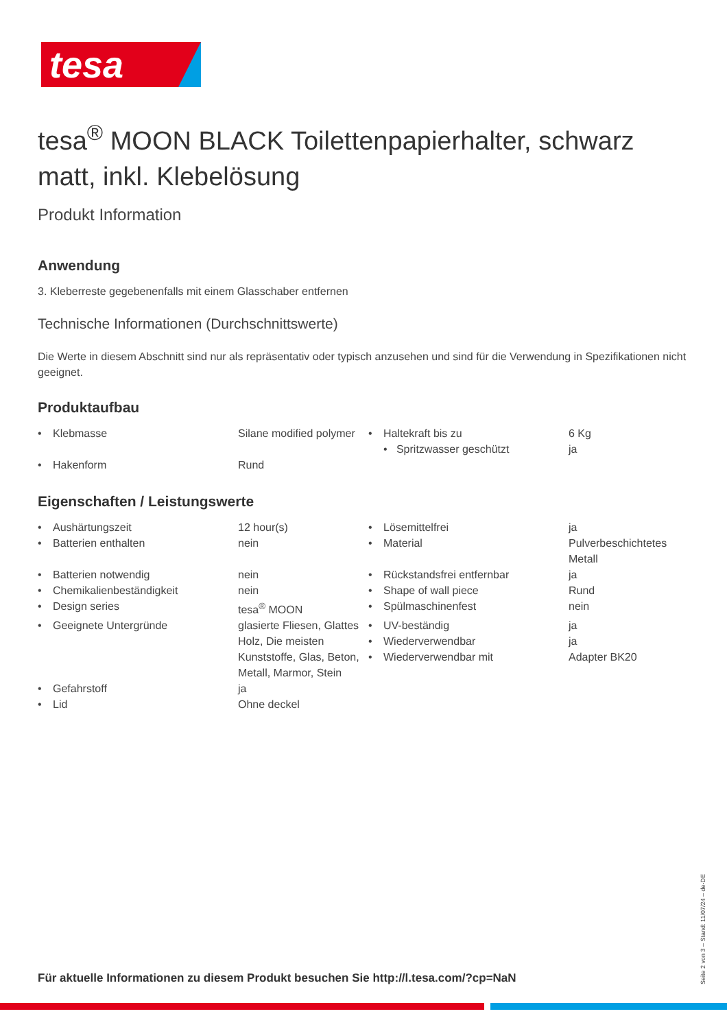tesa
tesa<sup>®</sup> MOON BLACK Toilettenpapierhalter, schwarz matt, inkl. Klebelösung
Produkt Information
Anwendung
3. Kleberreste gegebenenfalls mit einem Glasschaber entfernen
Technische Informationen (Durchschnittswerte)
Die Werte in diesem Abschnitt sind nur als repräsentativ oder typisch anzusehen und sind für die Verwendung in Spezifikationen nicht geeignet.
Produktaufbau
| • | Klebmasse | Silane modified polymer | • | Haltekraft bis zu • Spritzwasser geschützt | 6 Kg ja |
| • | Hakenform | Rund | | | |
Eigenschaften / Leistungswerte
| • | Aushärtungszeit | 12 hour(s) | • | Lösemittelfrei | ja |
| • | Batterien enthalten | nein | • | Material | Pulverbeschichtetes Metall |
| • | Batterien notwendig | nein | • | Rückstandsfrei entfernbar | ja |
| • | Chemikalienbeständigkeit | nein | • | Shape of wall piece | Rund |
| • | Design series | tesa<sup>®</sup> MOON | • | Spülmaschinenfest | nein |
| • | Geeignete Untergründe | glasierte Fliesen, Glattes Holz, Die meisten Kunststoffe, Glas, Beton, Metall, Marmor, Stein | • • • | UV-beständig Wiederverwendbar Wiederverwendbar mit | ja ja Adapter BK20 |
| • | Gefahrstoff | ja | | | |
| • | Lid | Ohne deckel | | | |
Für aktuelle Informationen zu diesem Produkt besuchen Sie http://l.tesa.com/?cp=NaN
Seite 2 von 3 – Stand: 11/07/24 – de-DE